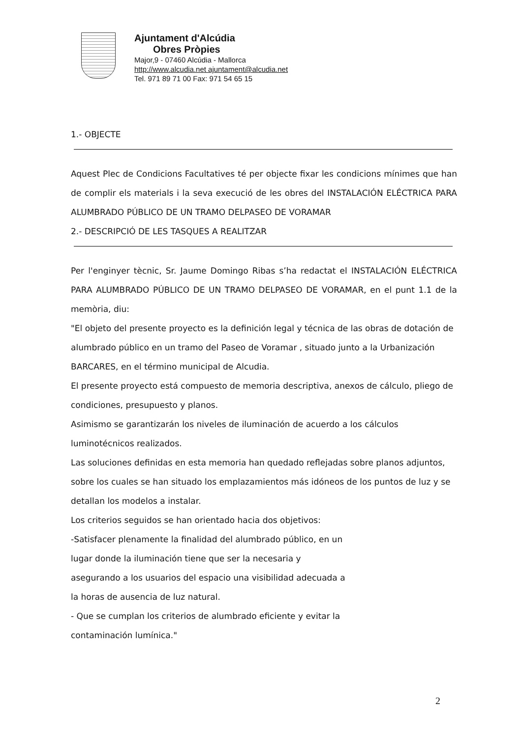Ajuntament d'Alcúdia
Obres Pròpies
Major,9 - 07460 Alcúdia - Mallorca
http://www.alcudia.net ajuntament@alcudia.net
Tel. 971 89 71 00 Fax: 971 54 65 15
1.- OBJECTE
Aquest Plec de Condicions Facultatives té per objecte fixar les condicions mínimes que han de complir els materials i la seva execució de les obres del INSTALACIÓN ELÉCTRICA PARA ALUMBRADO PÚBLICO DE UN TRAMO DELPASEO DE VORAMAR
2.- DESCRIPCIÓ DE LES TASQUES A REALITZAR
Per l'enginyer tècnic, Sr. Jaume Domingo Ribas s’ha redactat el INSTALACIÓN ELÉCTRICA PARA ALUMBRADO PÚBLICO DE UN TRAMO DELPASEO DE VORAMAR, en el punt 1.1 de la memòria, diu:
"El objeto del presente proyecto es la definición legal y técnica de las obras de dotación de alumbrado público en un tramo del Paseo de Voramar , situado junto a la Urbanización BARCARES, en el término municipal de Alcudia.
El presente proyecto está compuesto de memoria descriptiva, anexos de cálculo, pliego de condiciones, presupuesto y planos.
Asimismo se garantizarán los niveles de iluminación de acuerdo a los cálculos luminotécnicos realizados.
Las soluciones definidas en esta memoria han quedado reflejadas sobre planos adjuntos, sobre los cuales se han situado los emplazamientos más idóneos de los puntos de luz y se detallan los modelos a instalar.
Los criterios seguidos se han orientado hacia dos objetivos:
-Satisfacer plenamente la finalidad del alumbrado público, en un
lugar donde la iluminación tiene que ser la necesaria y
asegurando a los usuarios del espacio una visibilidad adecuada a
la horas de ausencia de luz natural.
- Que se cumplan los criterios de alumbrado eficiente y evitar la
contaminación lumínica."
2